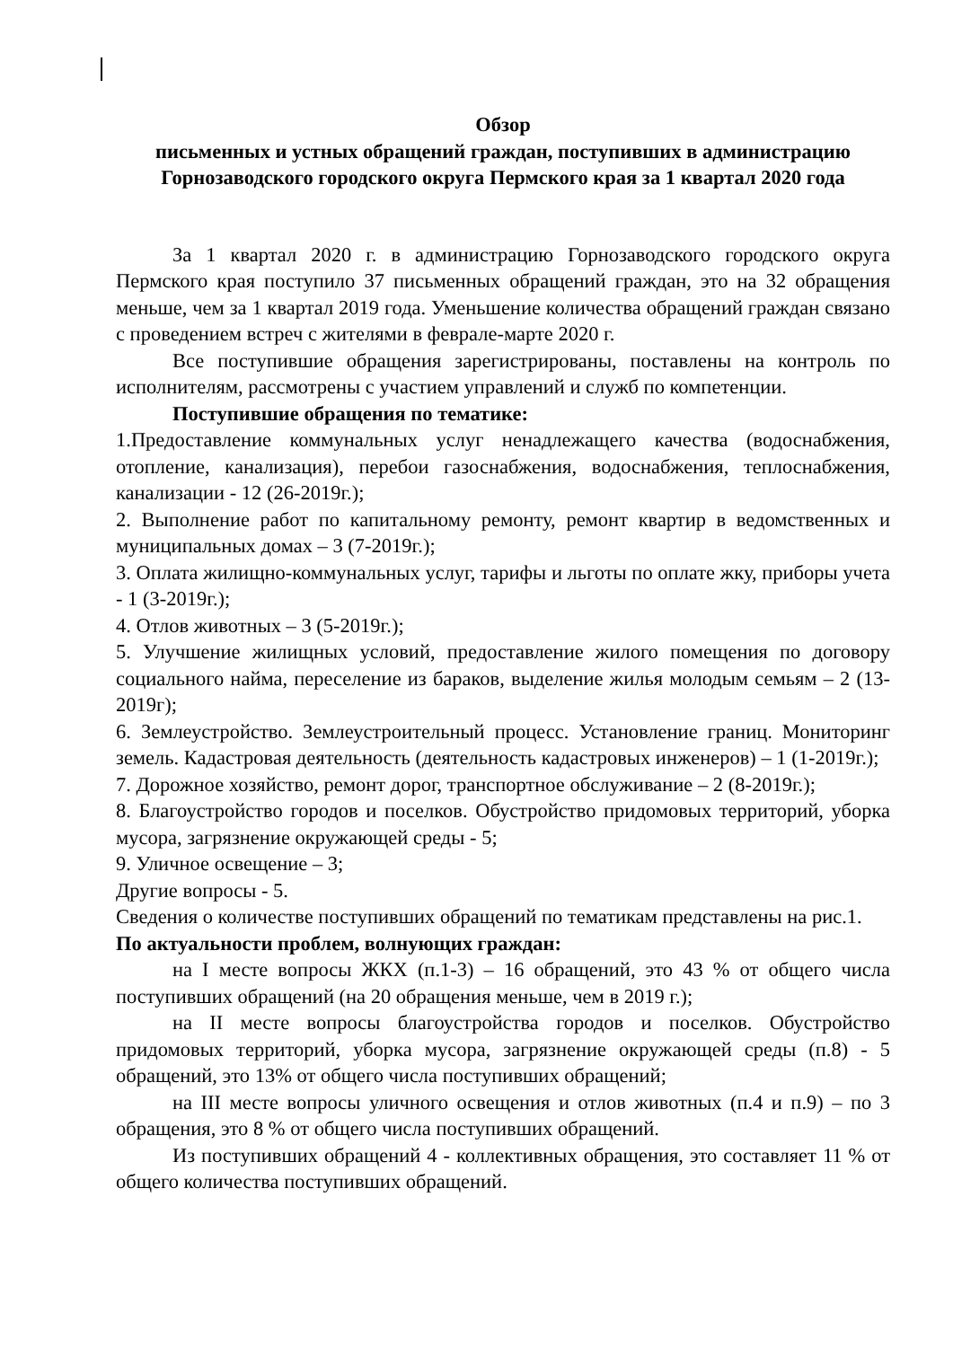Обзор
письменных и устных обращений граждан, поступивших в администрацию Горнозаводского городского округа Пермского края за 1 квартал 2020 года
За 1 квартал 2020 г. в администрацию Горнозаводского городского округа Пермского края поступило 37 письменных обращений граждан, это на 32 обращения меньше, чем за 1 квартал 2019 года. Уменьшение количества обращений граждан связано с проведением встреч с жителями в феврале-марте 2020 г.
Все поступившие обращения зарегистрированы, поставлены на контроль по исполнителям, рассмотрены с участием управлений и служб по компетенции.
Поступившие обращения по тематике:
1.Предоставление коммунальных услуг ненадлежащего качества (водоснабжения, отопление, канализация), перебои газоснабжения, водоснабжения, теплоснабжения, канализации - 12 (26-2019г.);
2. Выполнение работ по капитальному ремонту, ремонт квартир в ведомственных и муниципальных домах – 3 (7-2019г.);
3. Оплата жилищно-коммунальных услуг, тарифы и льготы по оплате жку, приборы учета - 1 (3-2019г.);
4. Отлов животных – 3 (5-2019г.);
5. Улучшение жилищных условий, предоставление жилого помещения по договору социального найма, переселение из бараков, выделение жилья молодым семьям – 2 (13-2019г);
6. Землеустройство. Землеустроительный процесс. Установление границ. Мониторинг земель. Кадастровая деятельность (деятельность кадастровых инженеров) – 1 (1-2019г.);
7. Дорожное хозяйство, ремонт дорог, транспортное обслуживание – 2 (8-2019г.);
8. Благоустройство городов и поселков. Обустройство придомовых территорий, уборка мусора, загрязнение окружающей среды - 5;
9. Уличное освещение – 3;
Другие вопросы - 5.
Сведения о количестве поступивших обращений по тематикам представлены на рис.1.
По актуальности проблем, волнующих граждан:
на I месте вопросы ЖКХ (п.1-3) – 16 обращений, это 43 % от общего числа поступивших обращений (на 20 обращения меньше, чем в 2019 г.);
на II месте вопросы благоустройства городов и поселков. Обустройство придомовых территорий, уборка мусора, загрязнение окружающей среды (п.8) - 5 обращений, это 13% от общего числа поступивших обращений;
на III месте вопросы уличного освещения и отлов животных (п.4 и п.9) – по 3 обращения, это 8 % от общего числа поступивших обращений.
Из поступивших обращений 4 - коллективных обращения, это составляет 11 % от общего количества поступивших обращений.